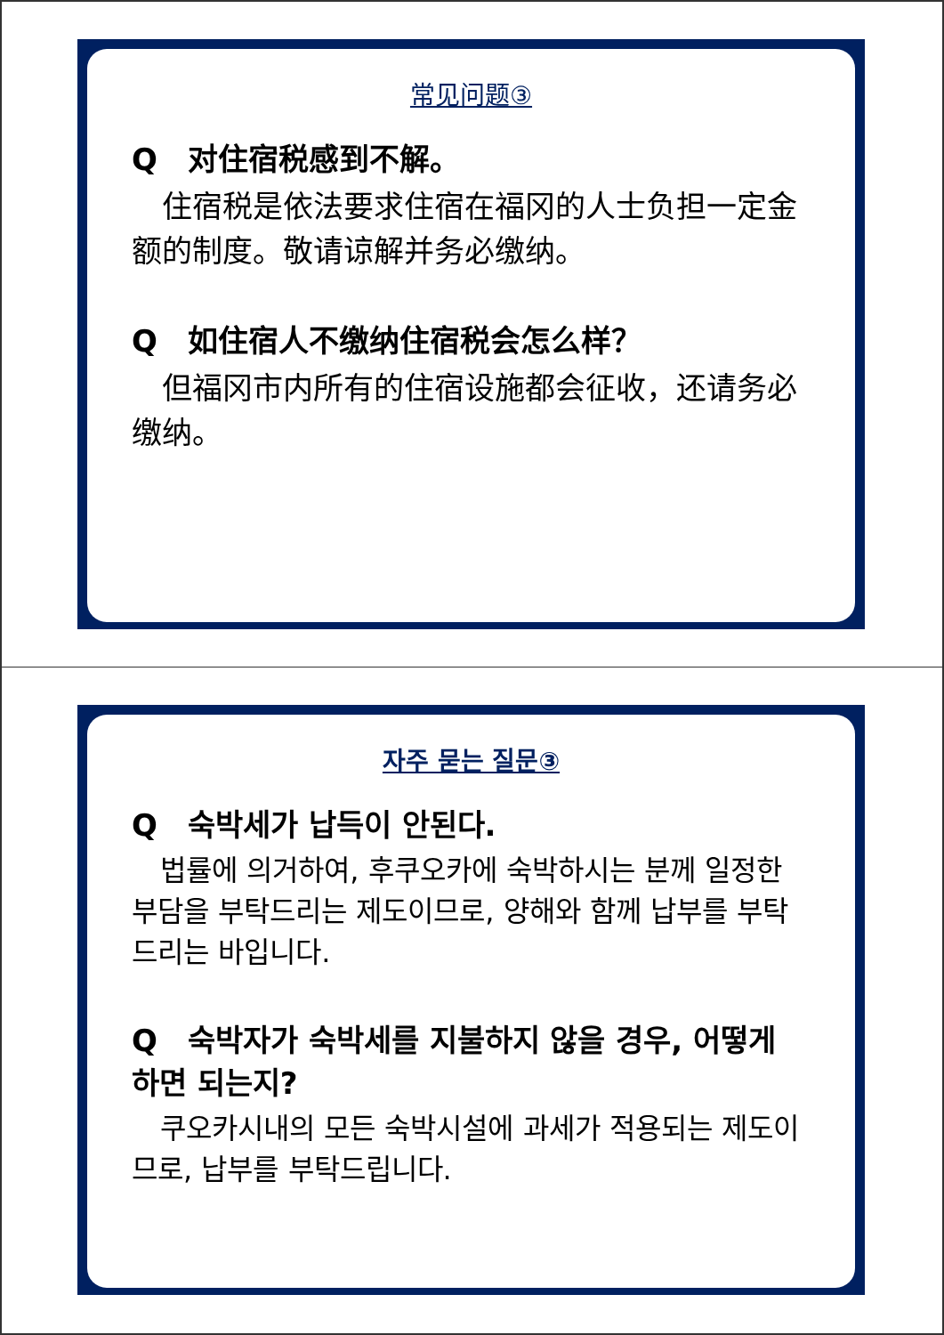常见问题③
Q　对住宿税感到不解。
　住宿税是依法要求住宿在福冈的人士负担一定金额的制度。敬请谅解并务必缴纳。
Q　如住宿人不缴纳住宿税会怎么样？
　但福冈市内所有的住宿设施都会征收，还请务必缴纳。
자주 묻는 질문③
Q　숙박세가 납득이 안된다.
　법률에 의거하여, 후쿠오카에 숙박하시는 분께 일정한 부담을 부탁드리는 제도이므로, 양해와 함께 납부를 부탁드리는 바입니다.
Q　숙박자가 숙박세를 지불하지 않을 경우, 어떻게 하면 되는지?
　쿠오카시내의 모든 숙박시설에 과세가 적용되는 제도이므로, 납부를 부탁드립니다.